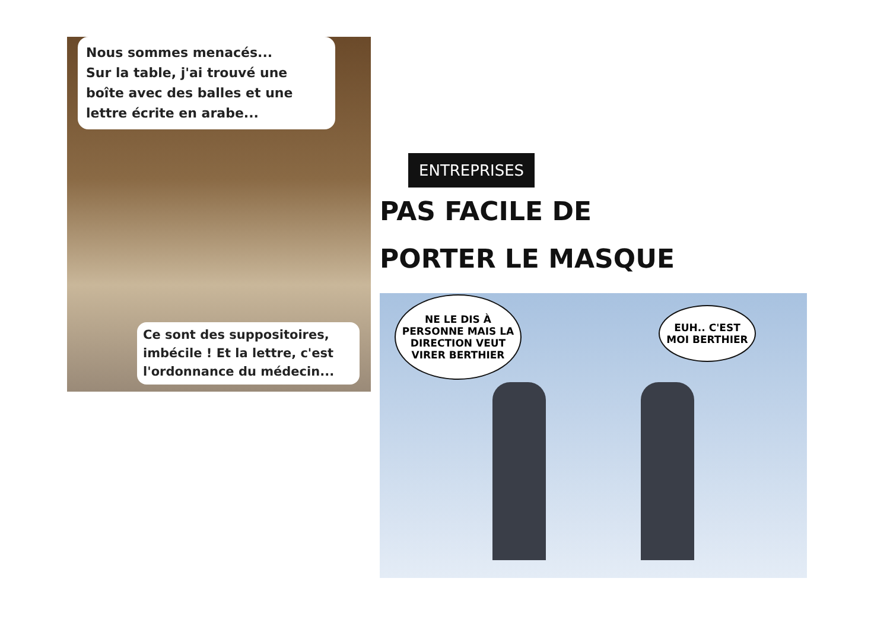Nous sommes menacés...
Sur la table, j'ai trouvé une boîte avec des balles et une lettre écrite en arabe...
Ce sont des suppositoires, imbécile ! Et la lettre, c'est l'ordonnance du médecin...
ENTREPRISES PAS FACILE DE
PORTER LE MASQUE
NE LE DIS À PERSONNE MAIS LA DIRECTION VEUT VIRER BERTHIER
EUH.. C'EST MOI BERTHIER